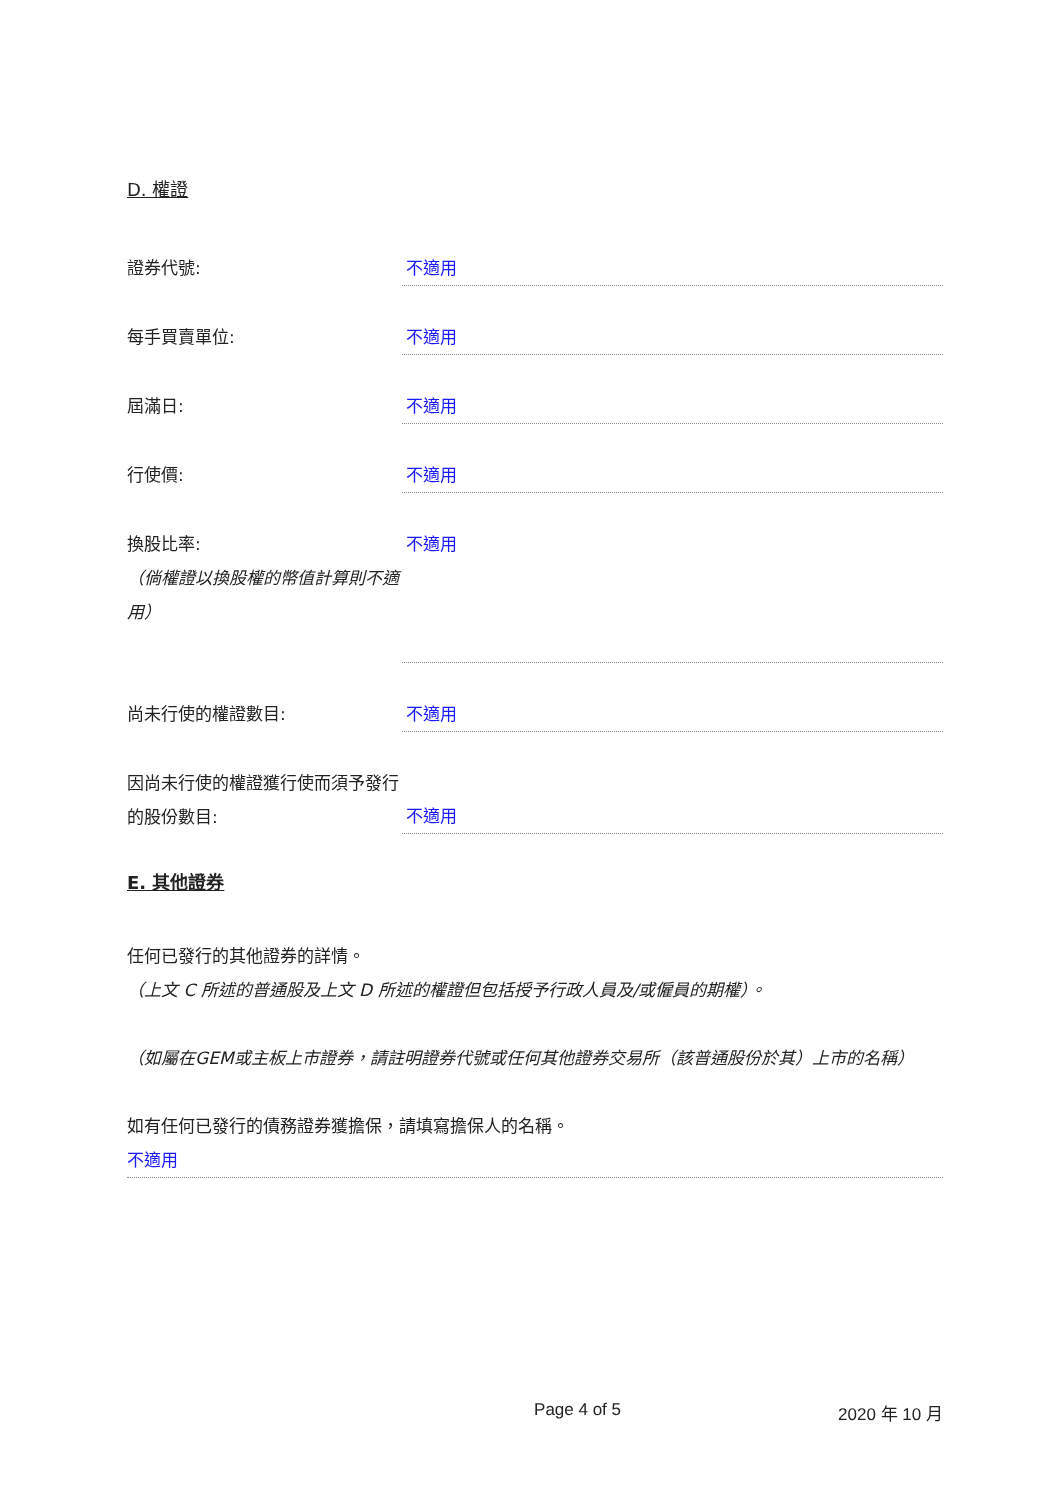D. 權證
證券代號: 不適用
每手買賣單位: 不適用
屆滿日: 不適用
行使價: 不適用
換股比率:
（倘權證以換股權的幣值計算則不適用）
不適用
尚未行使的權證數目: 不適用
因尚未行使的權證獲行使而須予發行的股份數目:
不適用
E. 其他證券
任何已發行的其他證券的詳情。
（上文 C 所述的普通股及上文 D 所述的權證但包括授予行政人員及/或僱員的期權）。
（如屬在GEM或主板上市證券，請註明證券代號或任何其他證券交易所（該普通股份於其）上市的名稱）
如有任何已發行的債務證券獲擔保，請填寫擔保人的名稱。
不適用
Page 4 of 5 2020 年 10 月